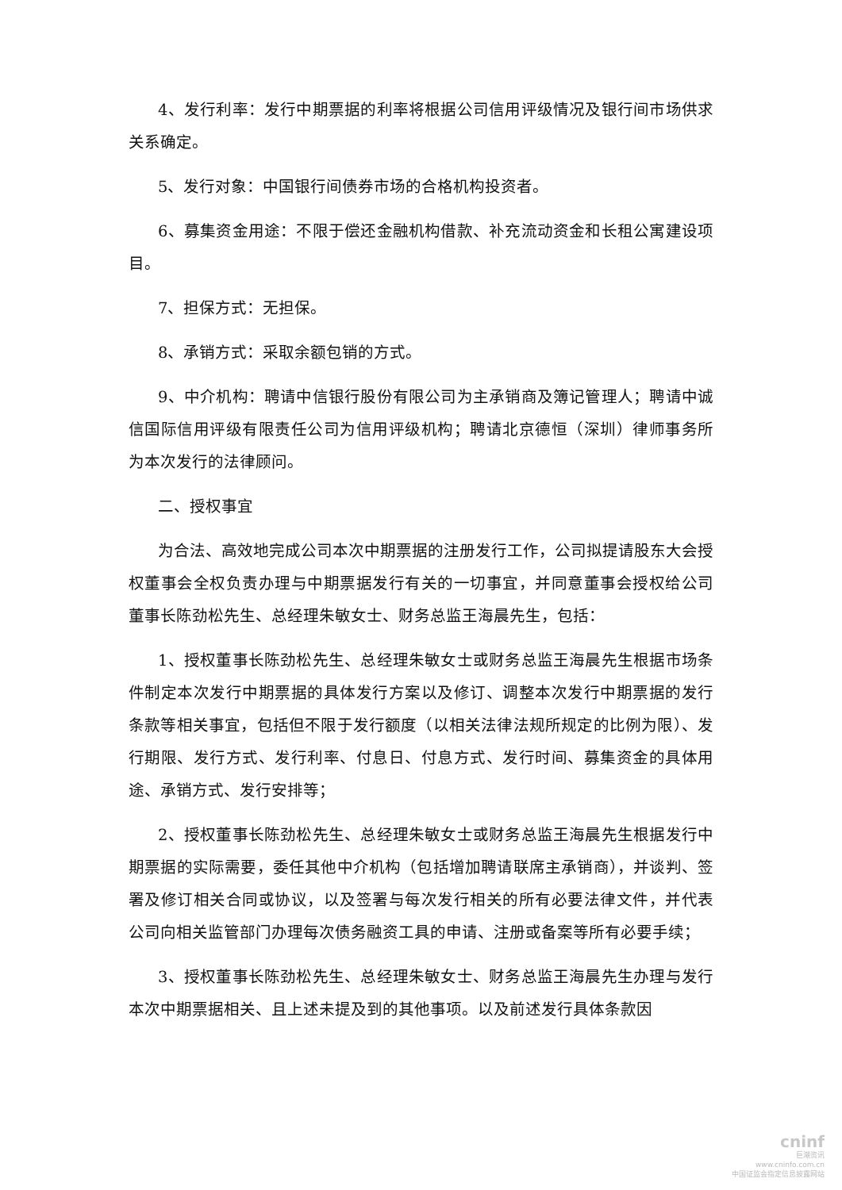4、发行利率：发行中期票据的利率将根据公司信用评级情况及银行间市场供求关系确定。
5、发行对象：中国银行间债券市场的合格机构投资者。
6、募集资金用途：不限于偿还金融机构借款、补充流动资金和长租公寓建设项目。
7、担保方式：无担保。
8、承销方式：采取余额包销的方式。
9、中介机构：聘请中信银行股份有限公司为主承销商及簿记管理人；聘请中诚信国际信用评级有限责任公司为信用评级机构；聘请北京德恒（深圳）律师事务所为本次发行的法律顾问。
二、授权事宜
为合法、高效地完成公司本次中期票据的注册发行工作，公司拟提请股东大会授权董事会全权负责办理与中期票据发行有关的一切事宜，并同意董事会授权给公司董事长陈劲松先生、总经理朱敏女士、财务总监王海晨先生，包括：
1、授权董事长陈劲松先生、总经理朱敏女士或财务总监王海晨先生根据市场条件制定本次发行中期票据的具体发行方案以及修订、调整本次发行中期票据的发行条款等相关事宜，包括但不限于发行额度（以相关法律法规所规定的比例为限）、发行期限、发行方式、发行利率、付息日、付息方式、发行时间、募集资金的具体用途、承销方式、发行安排等；
2、授权董事长陈劲松先生、总经理朱敏女士或财务总监王海晨先生根据发行中期票据的实际需要，委任其他中介机构（包括增加聘请联席主承销商），并谈判、签署及修订相关合同或协议，以及签署与每次发行相关的所有必要法律文件，并代表公司向相关监管部门办理每次债务融资工具的申请、注册或备案等所有必要手续；
3、授权董事长陈劲松先生、总经理朱敏女士、财务总监王海晨先生办理与发行本次中期票据相关、且上述未提及到的其他事项。以及前述发行具体条款因
cninf
巨潮资讯
www.cninfo.com.cn
中国证监会指定信息披露网站